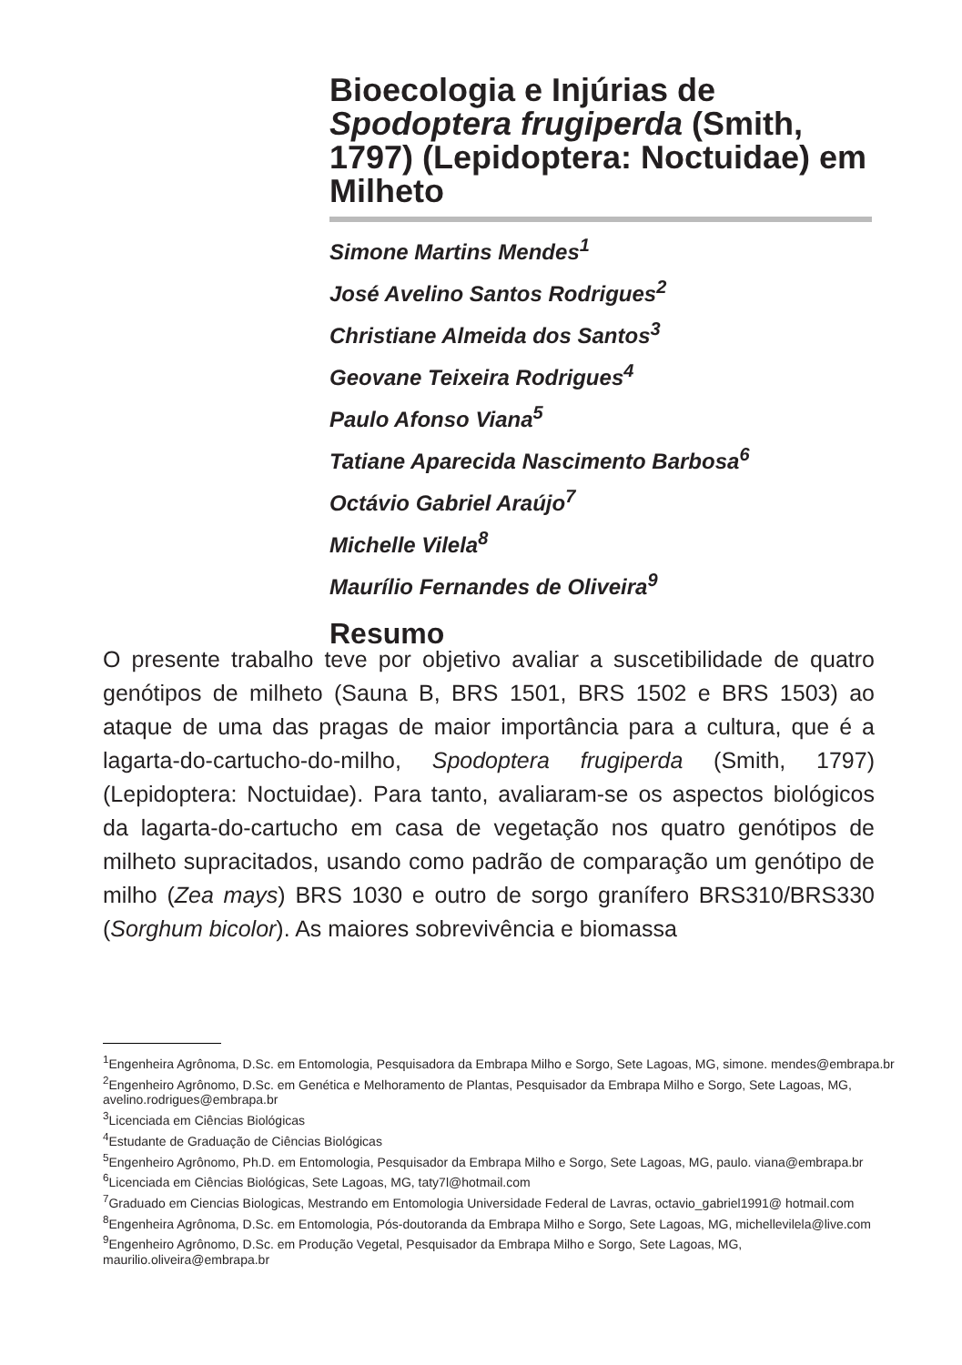Bioecologia e Injúrias de Spodoptera frugiperda (Smith, 1797) (Lepidoptera: Noctuidae) em Milheto
Simone Martins Mendes<sup>1</sup>
José Avelino Santos Rodrigues<sup>2</sup>
Christiane Almeida dos Santos<sup>3</sup>
Geovane Teixeira Rodrigues<sup>4</sup>
Paulo Afonso Viana<sup>5</sup>
Tatiane Aparecida Nascimento Barbosa<sup>6</sup>
Octávio Gabriel Araújo<sup>7</sup>
Michelle Vilela<sup>8</sup>
Maurílio Fernandes de Oliveira<sup>9</sup>
Resumo
O presente trabalho teve por objetivo avaliar a suscetibilidade de quatro genótipos de milheto (Sauna B, BRS 1501, BRS 1502 e BRS 1503) ao ataque de uma das pragas de maior importância para a cultura, que é a lagarta-do-cartucho-do-milho, Spodoptera frugiperda (Smith, 1797) (Lepidoptera: Noctuidae). Para tanto, avaliaram-se os aspectos biológicos da lagarta-do-cartucho em casa de vegetação nos quatro genótipos de milheto supracitados, usando como padrão de comparação um genótipo de milho (Zea mays) BRS 1030 e outro de sorgo granífero BRS310/BRS330 (Sorghum bicolor). As maiores sobrevivência e biomassa
<sup>1</sup> Engenheira Agrônoma, D.Sc. em Entomologia, Pesquisadora da Embrapa Milho e Sorgo, Sete Lagoas, MG, simone. mendes@embrapa.br
<sup>2</sup> Engenheiro Agrônomo, D.Sc. em Genética e Melhoramento de Plantas, Pesquisador da Embrapa Milho e Sorgo, Sete Lagoas, MG, avelino.rodrigues@embrapa.br
<sup>3</sup> Licenciada em Ciências Biológicas
<sup>4</sup> Estudante de Graduação de Ciências Biológicas
<sup>5</sup> Engenheiro Agrônomo, Ph.D. em Entomologia, Pesquisador da Embrapa Milho e Sorgo, Sete Lagoas, MG, paulo. viana@embrapa.br
<sup>6</sup> Licenciada em Ciências Biológicas, Sete Lagoas, MG, taty7l@hotmail.com
<sup>7</sup> Graduado em Ciencias Biologicas, Mestrando em Entomologia Universidade Federal de Lavras, octavio_gabriel1991@ hotmail.com
<sup>8</sup> Engenheira Agrônoma, D.Sc. em Entomologia, Pós-doutoranda da Embrapa Milho e Sorgo, Sete Lagoas, MG, michellevilela@live.com
<sup>9</sup> Engenheiro Agrônomo, D.Sc. em Produção Vegetal, Pesquisador da Embrapa Milho e Sorgo, Sete Lagoas, MG, maurilio.oliveira@embrapa.br